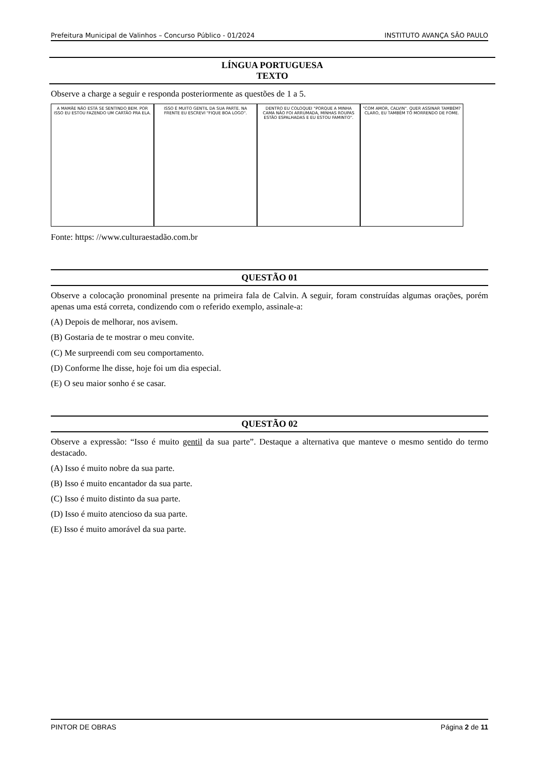Prefeitura Municipal de Valinhos – Concurso Público - 01/2024 INSTITUTO AVANÇA SÃO PAULO
LÍNGUA PORTUGUESA
TEXTO
Observe a charge a seguir e responda posteriormente as questões de 1 a 5.
A MAMÃE NÃO ESTÁ SE SENTINDO BEM. POR ISSO EU ESTOU FAZENDO UM CARTÃO PRA ELA.
ISSO É MUITO GENTIL DA SUA PARTE. NA FRENTE EU ESCREVI "FIQUE BOA LOGO".
DENTRO EU COLOQUEI "PORQUE A MINHA CAMA NÃO FOI ARRUMADA, MINHAS ROUPAS ESTÃO ESPALHADAS E EU ESTOU FAMINTO".
"COM AMOR, CALVIN". QUER ASSINAR TAMBÉM? CLARO, EU TAMBÉM TÔ MORRENDO DE FOME.
Fonte: https: //www.culturaestadão.com.br
QUESTÃO 01
Observe a colocação pronominal presente na primeira fala de Calvin. A seguir, foram construídas algumas orações, porém apenas uma está correta, condizendo com o referido exemplo, assinale-a:
(A) Depois de melhorar, nos avisem.
(B) Gostaria de te mostrar o meu convite.
(C) Me surpreendi com seu comportamento.
(D) Conforme lhe disse, hoje foi um dia especial.
(E) O seu maior sonho é se casar.
QUESTÃO 02
Observe a expressão: “Isso é muito gentil da sua parte”. Destaque a alternativa que manteve o mesmo sentido do termo destacado.
(A) Isso é muito nobre da sua parte.
(B) Isso é muito encantador da sua parte.
(C) Isso é muito distinto da sua parte.
(D) Isso é muito atencioso da sua parte.
(E) Isso é muito amorável da sua parte.
PINTOR DE OBRAS Página 2 de 11